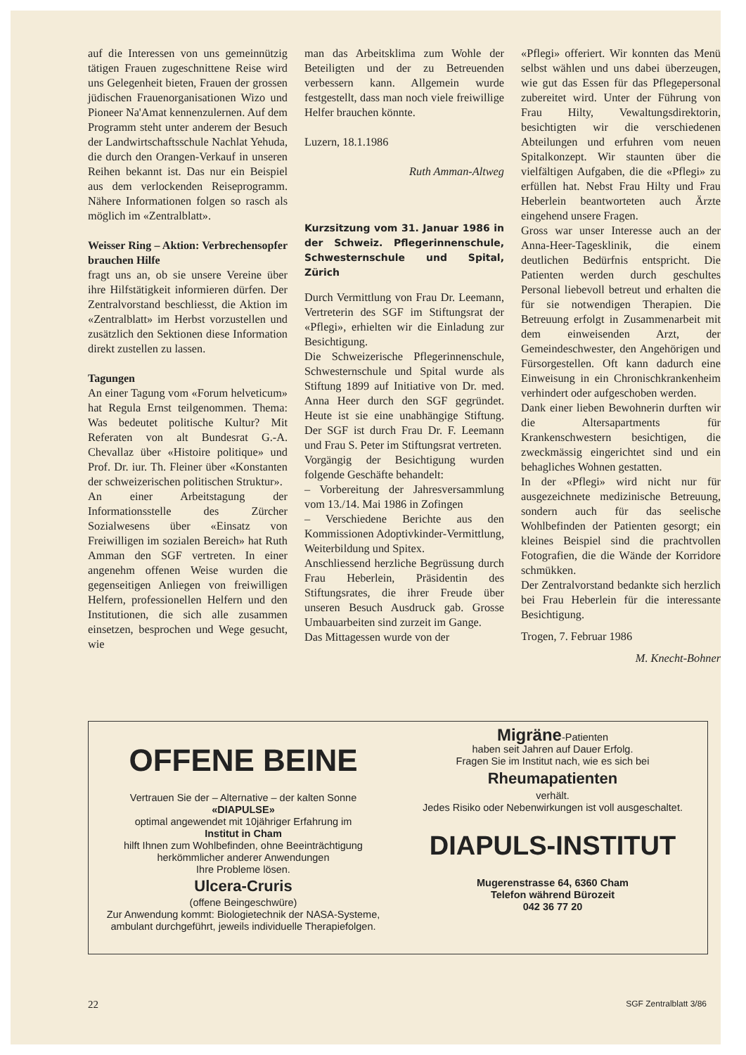auf die Interessen von uns gemeinnützig tätigen Frauen zugeschnittene Reise wird uns Gelegenheit bieten, Frauen der grossen jüdischen Frauenorganisationen Wizo und Pioneer Na'Amat kennenzulernen. Auf dem Programm steht unter anderem der Besuch der Landwirtschaftsschule Nachlat Yehuda, die durch den Orangen-Verkauf in unseren Reihen bekannt ist. Das nur ein Beispiel aus dem verlockenden Reiseprogramm. Nähere Informationen folgen so rasch als möglich im «Zentralblatt».
Weisser Ring – Aktion: Verbrechensopfer brauchen Hilfe
fragt uns an, ob sie unsere Vereine über ihre Hilfstätigkeit informieren dürfen. Der Zentralvorstand beschliesst, die Aktion im «Zentralblatt» im Herbst vorzustellen und zusätzlich den Sektionen diese Information direkt zustellen zu lassen.
Tagungen
An einer Tagung vom «Forum helveticum» hat Regula Ernst teilgenommen. Thema: Was bedeutet politische Kultur? Mit Referaten von alt Bundesrat G.-A. Chevallaz über «Histoire politique» und Prof. Dr. iur. Th. Fleiner über «Konstanten der schweizerischen politischen Struktur».
An einer Arbeitstagung der Informationsstelle des Zürcher Sozialwesens über «Einsatz von Freiwilligen im sozialen Bereich» hat Ruth Amman den SGF vertreten. In einer angenehm offenen Weise wurden die gegenseitigen Anliegen von freiwilligen Helfern, professionellen Helfern und den Institutionen, die sich alle zusammen einsetzen, besprochen und Wege gesucht, wie
man das Arbeitsklima zum Wohle der Beteiligten und der zu Betreuenden verbessern kann. Allgemein wurde festgestellt, dass man noch viele freiwillige Helfer brauchen könnte.
Luzern, 18.1.1986
Ruth Amman-Altweg
Kurzsitzung vom 31. Januar 1986 in der Schweiz. Pflegerinnenschule, Schwesternschule und Spital, Zürich
Durch Vermittlung von Frau Dr. Leemann, Vertreterin des SGF im Stiftungsrat der «Pflegi», erhielten wir die Einladung zur Besichtigung.
Die Schweizerische Pflegerinnenschule, Schwesternschule und Spital wurde als Stiftung 1899 auf Initiative von Dr. med. Anna Heer durch den SGF gegründet. Heute ist sie eine unabhängige Stiftung. Der SGF ist durch Frau Dr. F. Leemann und Frau S. Peter im Stiftungsrat vertreten.
Vorgängig der Besichtigung wurden folgende Geschäfte behandelt:
– Vorbereitung der Jahresversammlung vom 13./14. Mai 1986 in Zofingen
– Verschiedene Berichte aus den Kommissionen Adoptivkinder-Vermittlung, Weiterbildung und Spitex.
Anschliessend herzliche Begrüssung durch Frau Heberlein, Präsidentin des Stiftungsrates, die ihrer Freude über unseren Besuch Ausdruck gab. Grosse Umbauarbeiten sind zurzeit im Gange.
Das Mittagessen wurde von der
«Pflegi» offeriert. Wir konnten das Menü selbst wählen und uns dabei überzeugen, wie gut das Essen für das Pflegepersonal zubereitet wird. Unter der Führung von Frau Hilty, Vewaltungsdirektorin, besichtigten wir die verschiedenen Abteilungen und erfuhren vom neuen Spitalkonzept. Wir staunten über die vielfältigen Aufgaben, die die «Pflegi» zu erfüllen hat. Nebst Frau Hilty und Frau Heberlein beantworteten auch Ärzte eingehend unsere Fragen.
Gross war unser Interesse auch an der Anna-Heer-Tagesklinik, die einem deutlichen Bedürfnis entspricht. Die Patienten werden durch geschultes Personal liebevoll betreut und erhalten die für sie notwendigen Therapien. Die Betreuung erfolgt in Zusammenarbeit mit dem einweisenden Arzt, der Gemeindeschwester, den Angehörigen und Fürsorgestellen. Oft kann dadurch eine Einweisung in ein Chronischkrankenheim verhindert oder aufgeschoben werden.
Dank einer lieben Bewohnerin durften wir die Altersapartments für Krankenschwestern besichtigen, die zweckmässig eingerichtet sind und ein behagliches Wohnen gestatten.
In der «Pflegi» wird nicht nur für ausgezeichnete medizinische Betreuung, sondern auch für das seelische Wohlbefinden der Patienten gesorgt; ein kleines Beispiel sind die prachtvollen Fotografien, die die Wände der Korridore schmükken.
Der Zentralvorstand bedankte sich herzlich bei Frau Heberlein für die interessante Besichtigung.
Trogen, 7. Februar 1986
M. Knecht-Bohner
OFFENE BEINE
Vertrauen Sie der – Alternative – der kalten Sonne
«DIAPULSE»
optimal angewendet mit 10jähriger Erfahrung im
Institut in Cham
hilft Ihnen zum Wohlbefinden, ohne Beeinträchtigung herkömmlicher anderer Anwendungen
Ihre Probleme lösen.
Ulcera-Cruris
(offene Beingeschwüre)
Zur Anwendung kommt: Biologietechnik der NASA-Systeme, ambulant durchgeführt, jeweils individuelle Therapiefolgen.
Migräne-Patienten
haben seit Jahren auf Dauer Erfolg.
Fragen Sie im Institut nach, wie es sich bei
Rheumapatienten
verhält.
Jedes Risiko oder Nebenwirkungen ist voll ausgeschaltet.
DIAPULS-INSTITUT
Mugerenstrasse 64, 6360 Cham
Telefon während Bürozeit
042 36 77 20
22 SGF Zentralblatt 3/86